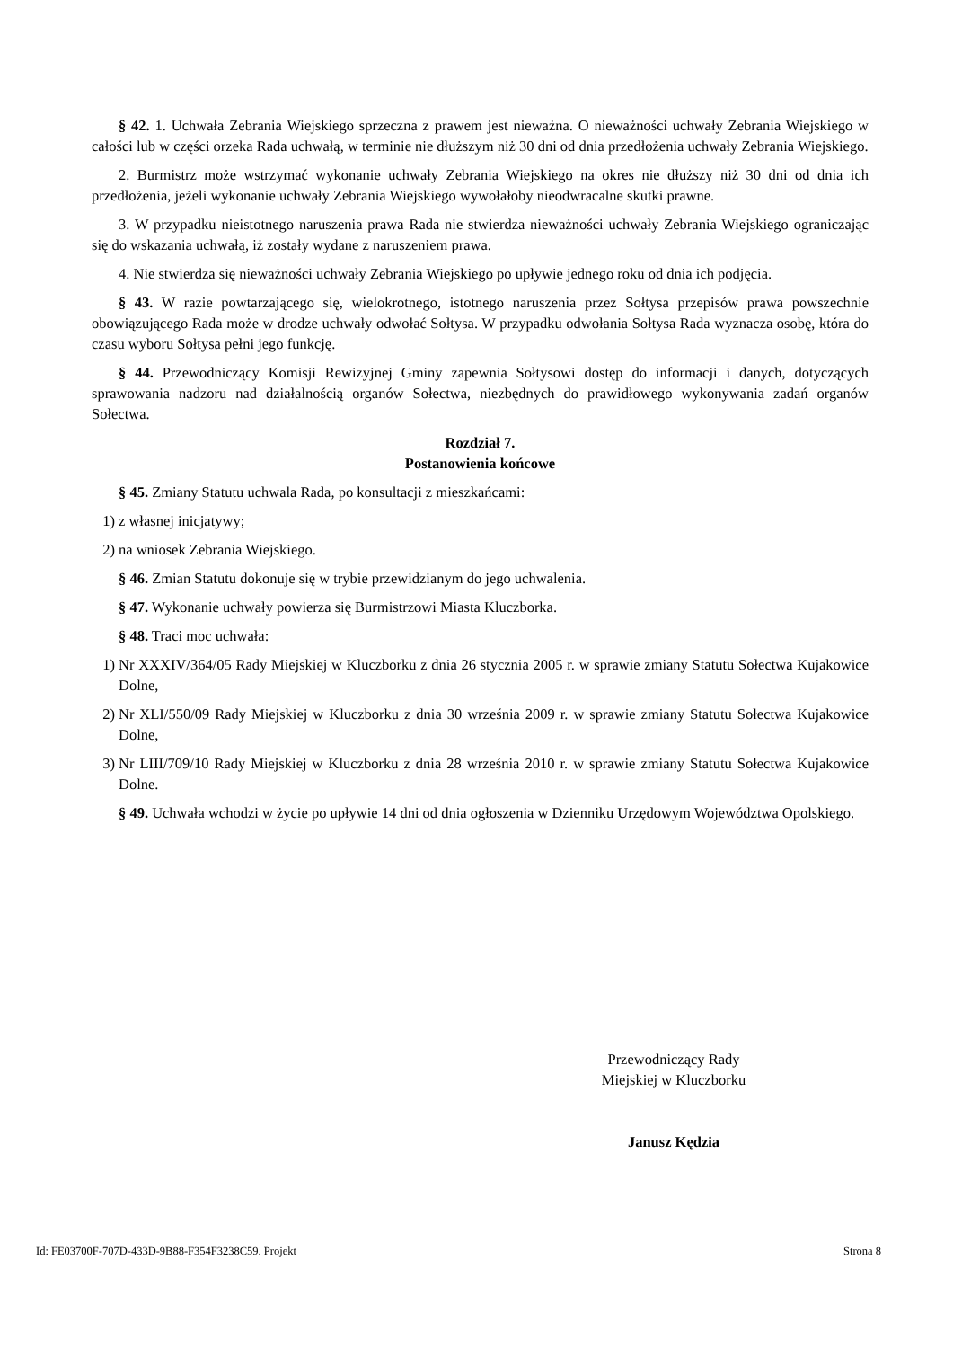§ 42. 1. Uchwała Zebrania Wiejskiego sprzeczna z prawem jest nieważna. O nieważności uchwały Zebrania Wiejskiego w całości lub w części orzeka Rada uchwałą, w terminie nie dłuższym niż 30 dni od dnia przedłożenia uchwały Zebrania Wiejskiego.
2. Burmistrz może wstrzymać wykonanie uchwały Zebrania Wiejskiego na okres nie dłuższy niż 30 dni od dnia ich przedłożenia, jeżeli wykonanie uchwały Zebrania Wiejskiego wywołałoby nieodwracalne skutki prawne.
3. W przypadku nieistotnego naruszenia prawa Rada nie stwierdza nieważności uchwały Zebrania Wiejskiego ograniczając się do wskazania uchwałą, iż zostały wydane z naruszeniem prawa.
4. Nie stwierdza się nieważności uchwały Zebrania Wiejskiego po upływie jednego roku od dnia ich podjęcia.
§ 43. W razie powtarzającego się, wielokrotnego, istotnego naruszenia przez Sołtysa przepisów prawa powszechnie obowiązującego Rada może w drodze uchwały odwołać Sołtysa. W przypadku odwołania Sołtysa Rada wyznacza osobę, która do czasu wyboru Sołtysa pełni jego funkcję.
§ 44. Przewodniczący Komisji Rewizyjnej Gminy zapewnia Sołtysowi dostęp do informacji i danych, dotyczących sprawowania nadzoru nad działalnością organów Sołectwa, niezbędnych do prawidłowego wykonywania zadań organów Sołectwa.
Rozdział 7.
Postanowienia końcowe
§ 45. Zmiany Statutu uchwala Rada, po konsultacji z mieszkańcami:
1) z własnej inicjatywy;
2) na wniosek Zebrania Wiejskiego.
§ 46. Zmian Statutu dokonuje się w trybie przewidzianym do jego uchwalenia.
§ 47. Wykonanie uchwały powierza się Burmistrzowi Miasta Kluczborka.
§ 48. Traci moc uchwała:
1) Nr XXXIV/364/05 Rady Miejskiej w Kluczborku z dnia 26 stycznia 2005 r. w sprawie zmiany Statutu Sołectwa Kujakowice Dolne,
2) Nr XLI/550/09 Rady Miejskiej w Kluczborku z dnia 30 września 2009 r. w sprawie zmiany Statutu Sołectwa Kujakowice Dolne,
3) Nr LIII/709/10 Rady Miejskiej w Kluczborku z dnia 28 września 2010 r. w sprawie zmiany Statutu Sołectwa Kujakowice Dolne.
§ 49. Uchwała wchodzi w życie po upływie 14 dni od dnia ogłoszenia w Dzienniku Urzędowym Województwa Opolskiego.
Przewodniczący Rady
Miejskiej w Kluczborku
Janusz Kędzia
Id: FE03700F-707D-433D-9B88-F354F3238C59. Projekt Strona 8